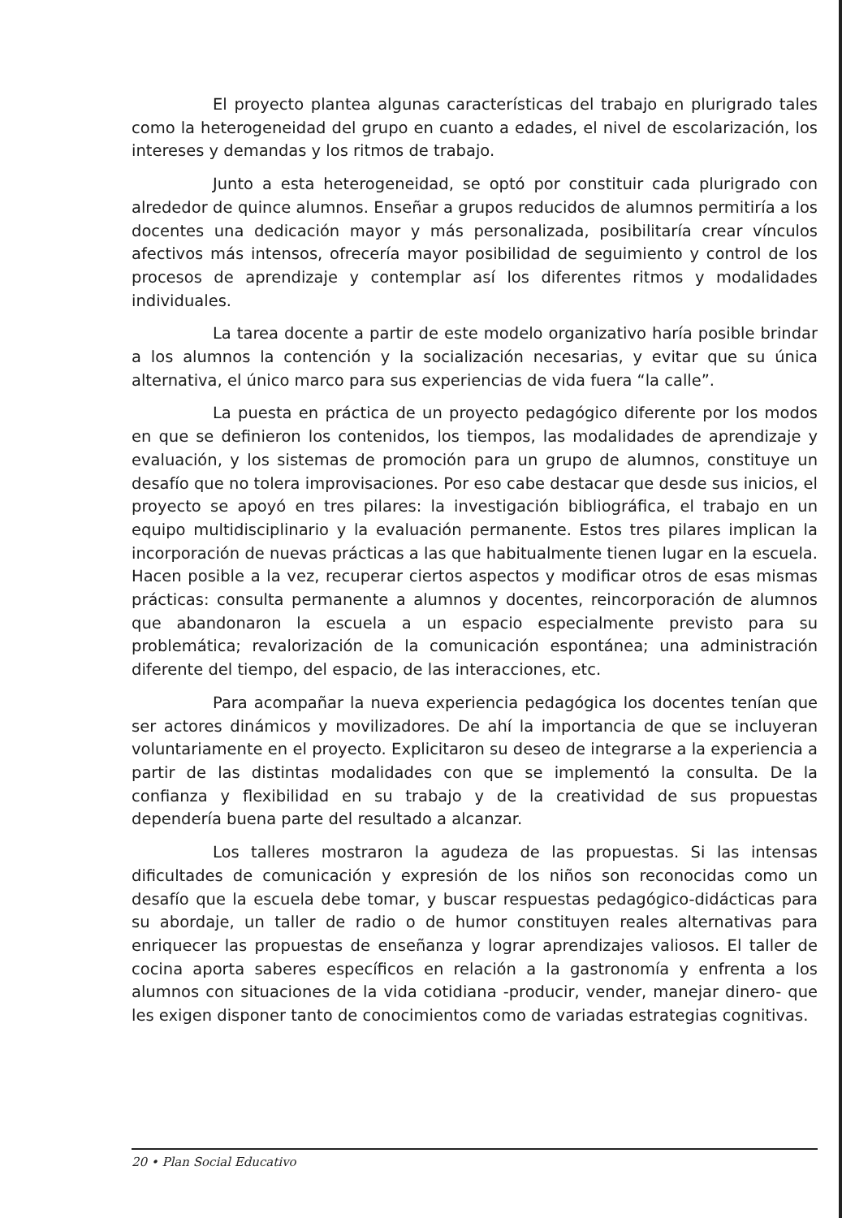El proyecto plantea algunas características del trabajo en plurigrado tales como la heterogeneidad del grupo en cuanto a edades, el nivel de escolarización, los intereses y demandas y los ritmos de trabajo.
Junto a esta heterogeneidad, se optó por constituir cada plurigrado con alrededor de quince alumnos. Enseñar a grupos reducidos de alumnos permitiría a los docentes una dedicación mayor y más personalizada, posibilitaría crear vínculos afectivos más intensos, ofrecería mayor posibilidad de seguimiento y control de los procesos de aprendizaje y contemplar así los diferentes ritmos y modalidades individuales.
La tarea docente a partir de este modelo organizativo haría posible brindar a los alumnos la contención y la socialización necesarias, y evitar que su única alternativa, el único marco para sus experiencias de vida fuera “la calle”.
La puesta en práctica de un proyecto pedagógico diferente por los modos en que se definieron los contenidos, los tiempos, las modalidades de aprendizaje y evaluación, y los sistemas de promoción para un grupo de alumnos, constituye un desafío que no tolera improvisaciones. Por eso cabe destacar que desde sus inicios, el proyecto se apoyó en tres pilares: la investigación bibliográfica, el trabajo en un equipo multidisciplinario y la evaluación permanente. Estos tres pilares implican la incorporación de nuevas prácticas a las que habitualmente tienen lugar en la escuela. Hacen posible a la vez, recuperar ciertos aspectos y modificar otros de esas mismas prácticas: consulta permanente a alumnos y docentes, reincorporación de alumnos que abandonaron la escuela a un espacio especialmente previsto para su problemática; revalorización de la comunicación espontánea; una administración diferente del tiempo, del espacio, de las interacciones, etc.
Para acompañar la nueva experiencia pedagógica los docentes tenían que ser actores dinámicos y movilizadores. De ahí la importancia de que se incluyeran voluntariamente en el proyecto. Explicitaron su deseo de integrarse a la experiencia a partir de las distintas modalidades con que se implementó la consulta. De la confianza y flexibilidad en su trabajo y de la creatividad de sus propuestas dependería buena parte del resultado a alcanzar.
Los talleres mostraron la agudeza de las propuestas. Si las intensas dificultades de comunicación y expresión de los niños son reconocidas como un desafío que la escuela debe tomar, y buscar respuestas pedagógico-didácticas para su abordaje, un taller de radio o de humor constituyen reales alternativas para enriquecer las propuestas de enseñanza y lograr aprendizajes valiosos. El taller de cocina aporta saberes específicos en relación a la gastronomía y enfrenta a los alumnos con situaciones de la vida cotidiana -producir, vender, manejar dinero- que les exigen disponer tanto de conocimientos como de variadas estrategias cognitivas.
20 • Plan Social Educativo